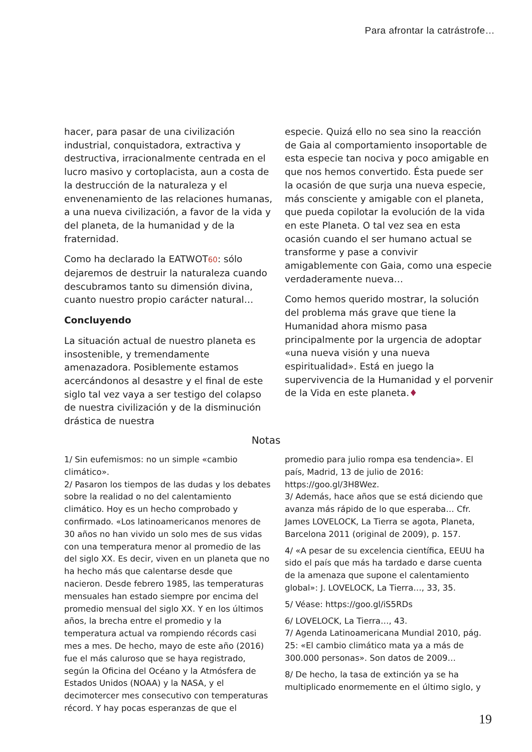Para afrontar la catrástrofe…
hacer, para pasar de una civilización industrial, conquistadora, extractiva y destructiva, irracionalmente centrada en el lucro masivo y cortoplacista, aun a costa de la destrucción de la naturaleza y el envenenamiento de las relaciones humanas, a una nueva civilización, a favor de la vida y del planeta, de la humanidad y de la fraternidad.
Como ha declarado la EATWOT60: sólo dejaremos de destruir la naturaleza cuando descubramos tanto su dimensión divina, cuanto nuestro propio carácter natural…
Concluyendo
La situación actual de nuestro planeta es insostenible, y tremendamente amenazadora. Posiblemente estamos acercándonos al desastre y el final de este siglo tal vez vaya a ser testigo del colapso de nuestra civilización y de la disminución drástica de nuestra
especie. Quizá ello no sea sino la reacción de Gaia al comportamiento insoportable de esta especie tan nociva y poco amigable en que nos hemos convertido. Ésta puede ser la ocasión de que surja una nueva especie, más consciente y amigable con el planeta, que pueda copilotar la evolución de la vida en este Planeta. O tal vez sea en esta ocasión cuando el ser humano actual se transforme y pase a convivir amigablemente con Gaia, como una especie verdaderamente nueva…
Como hemos querido mostrar, la solución del problema más grave que tiene la Humanidad ahora mismo pasa principalmente por la urgencia de adoptar «una nueva visión y una nueva espiritualidad». Está en juego la supervivencia de la Humanidad y el porvenir de la Vida en este planeta.♦
Notas
1/ Sin eufemismos: no un simple «cambio climático».
2/ Pasaron los tiempos de las dudas y los debates sobre la realidad o no del calentamiento climático. Hoy es un hecho comprobado y confirmado. «Los latinoamericanos menores de 30 años no han vivido un solo mes de sus vidas con una temperatura menor al promedio de las del siglo XX. Es decir, viven en un planeta que no ha hecho más que calentarse desde que nacieron. Desde febrero 1985, las temperaturas mensuales han estado siempre por encima del promedio mensual del siglo XX. Y en los últimos años, la brecha entre el promedio y la temperatura actual va rompiendo récords casi mes a mes. De hecho, mayo de este año (2016) fue el más caluroso que se haya registrado, según la Oficina del Océano y la Atmósfera de Estados Unidos (NOAA) y la NASA, y el decimotercer mes consecutivo con temperaturas récord. Y hay pocas esperanzas de que el
promedio para julio rompa esa tendencia». El país, Madrid, 13 de julio de 2016: https://goo.gl/3H8Wez.
3/ Además, hace años que se está diciendo que avanza más rápido de lo que esperaba… Cfr. James LOVELOCK, La Tierra se agota, Planeta, Barcelona 2011 (original de 2009), p. 157.
4/ «A pesar de su excelencia científica, EEUU ha sido el país que más ha tardado e darse cuenta de la amenaza que supone el calentamiento global»: J. LOVELOCK, La Tierra…, 33, 35.
5/ Véase: https://goo.gl/iS5RDs
6/ LOVELOCK, La Tierra…, 43.
7/ Agenda Latinoamericana Mundial 2010, pág. 25: «El cambio climático mata ya a más de 300.000 personas». Son datos de 2009…
8/ De hecho, la tasa de extinción ya se ha multiplicado enormemente en el último siglo, y
19